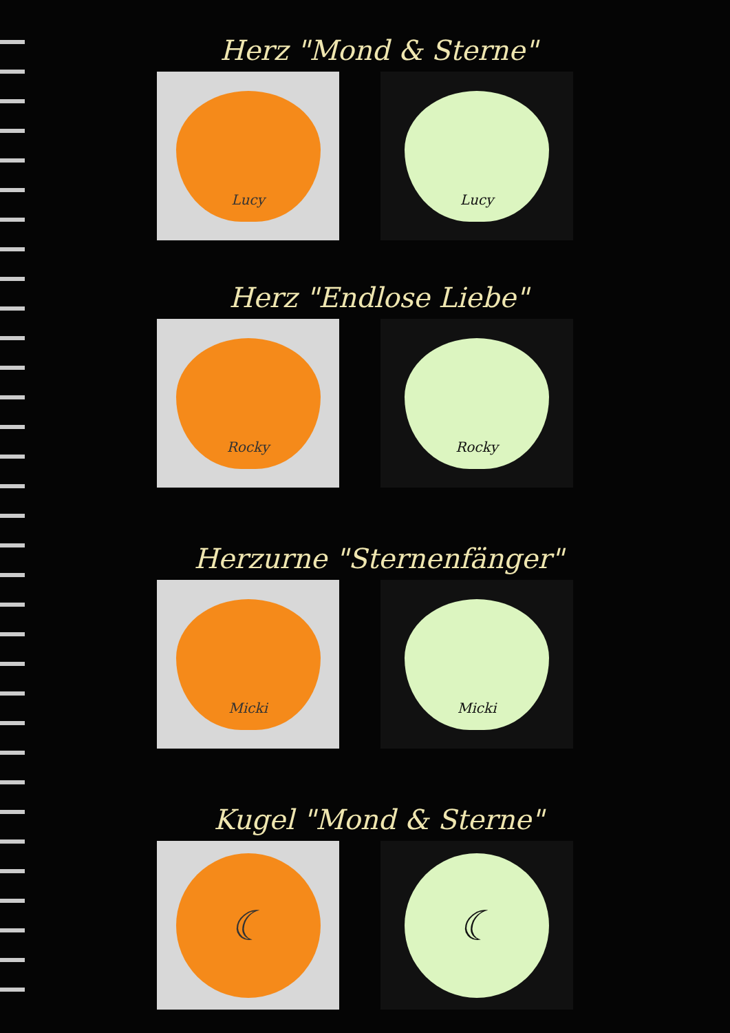Herz "Mond & Sterne"
Lucy Lucy
Herz "Endlose Liebe"
Rocky Rocky
Herzurne "Sternenfänger"
Micki Micki
Kugel "Mond & Sterne"
☾ ☾